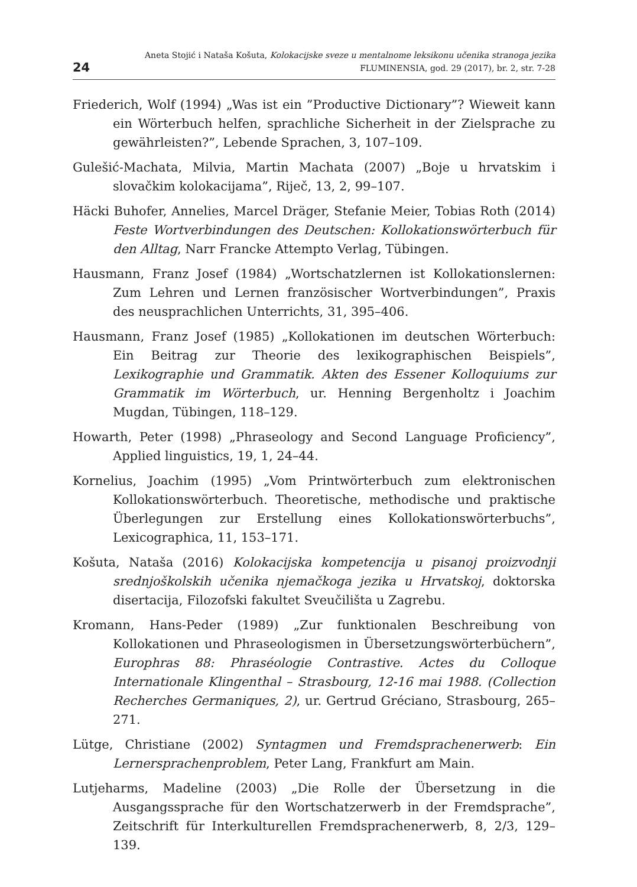24
Aneta Stojić i Nataša Košuta, Kolokacijske sveze u mentalnome leksikonu učenika stranoga jezika
FLUMINENSIA, god. 29 (2017), br. 2, str. 7-28
Friederich, Wolf (1994) „Was ist ein ”Productive Dictionary”? Wieweit kann ein Wörterbuch helfen, sprachliche Sicherheit in der Zielsprache zu gewährleisten?”, Lebende Sprachen, 3, 107–109.
Gulešić-Machata, Milvia, Martin Machata (2007) „Boje u hrvatskim i slovačkim kolokacijama”, Riječ, 13, 2, 99–107.
Häcki Buhofer, Annelies, Marcel Dräger, Stefanie Meier, Tobias Roth (2014) Feste Wortverbindungen des Deutschen: Kollokationswörterbuch für den Alltag, Narr Francke Attempto Verlag, Tübingen.
Hausmann, Franz Josef (1984) „Wortschatzlernen ist Kollokationslernen: Zum Lehren und Lernen französischer Wortverbindungen”, Praxis des neusprachlichen Unterrichts, 31, 395–406.
Hausmann, Franz Josef (1985) „Kollokationen im deutschen Wörterbuch: Ein Beitrag zur Theorie des lexikographischen Beispiels”, Lexikographie und Grammatik. Akten des Essener Kolloquiums zur Grammatik im Wörterbuch, ur. Henning Bergenholtz i Joachim Mugdan, Tübingen, 118–129.
Howarth, Peter (1998) „Phraseology and Second Language Proficiency”, Applied linguistics, 19, 1, 24–44.
Kornelius, Joachim (1995) „Vom Printwörterbuch zum elektronischen Kollokationswörterbuch. Theoretische, methodische und praktische Überlegungen zur Erstellung eines Kollokationswörterbuchs”, Lexicographica, 11, 153–171.
Košuta, Nataša (2016) Kolokacijska kompetencija u pisanoj proizvodnji srednjoškolskih učenika njemačkoga jezika u Hrvatskoj, doktorska disertacija, Filozofski fakultet Sveučilišta u Zagrebu.
Kromann, Hans-Peder (1989) „Zur funktionalen Beschreibung von Kollokationen und Phraseologismen in Übersetzungswörterbüchern”, Europhras 88: Phraséologie Contrastive. Actes du Colloque Internationale Klingenthal – Strasbourg, 12-16 mai 1988. (Collection Recherches Germaniques, 2), ur. Gertrud Gréciano, Strasbourg, 265–271.
Lütge, Christiane (2002) Syntagmen und Fremdsprachenerwerb: Ein Lernersprachenproblem, Peter Lang, Frankfurt am Main.
Lutjeharms, Madeline (2003) „Die Rolle der Übersetzung in die Ausgangssprache für den Wortschatzerwerb in der Fremdsprache”, Zeitschrift für Interkulturellen Fremdsprachenerwerb, 8, 2/3, 129–139.